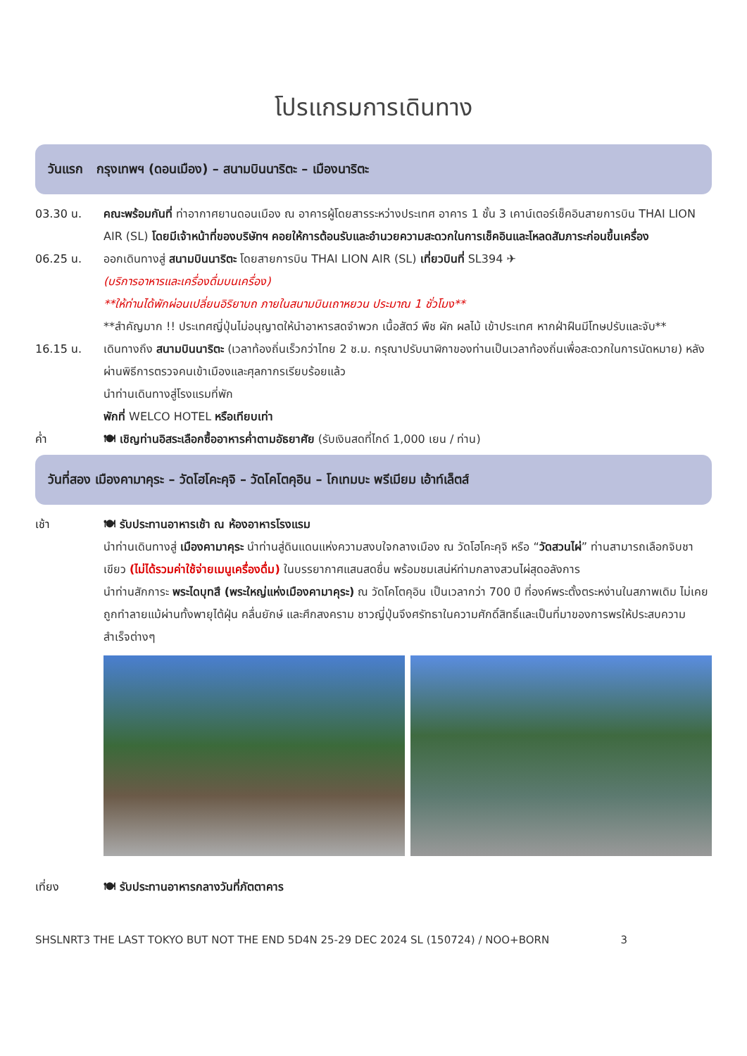โปรแกรมการเดินทาง
วันแรก กรุงเทพฯ (ดอนเมือง) – สนามบินนาริตะ – เมืองนาริตะ
03.30 น. คณะพร้อมกันที่ ท่าอากาศยานดอนเมือง ณ อาคารผู้โดยสารระหว่างประเทศ อาคาร 1 ชั้น 3 เคาน์เตอร์เช็คอินสายการบิน THAI LION AIR (SL) โดยมีเจ้าหน้าที่ของบริษัทฯ คอยให้การต้อนรับและอำนวยความสะดวกในการเช็คอินและโหลดสัมภาระก่อนขึ้นเครื่อง
06.25 น. ออกเดินทางสู่ สนามบินนาริตะ โดยสายการบิน THAI LION AIR (SL) เที่ยวบินที่ SL394 ✈
(บริการอาหารและเครื่องดื่มบนเครื่อง)
**ให้ท่านได้พักผ่อนเปลี่ยนอิริยาบถ ภายในสนามบินเถาหยวน ประมาณ 1 ชั่วโมง**
**สำคัญมาก !! ประเทศญี่ปุ่นไม่อนุญาตให้นำอาหารสดจำพวก เนื้อสัตว์ พืช ผัก ผลไม้ เข้าประเทศ หากฝ่าฝืนมีโทษปรับและจับ**
16.15 น. เดินทางถึง สนามบินนาริตะ (เวลาท้องถิ่นเร็วกว่าไทย 2 ช.ม. กรุณาปรับนาฬิกาของท่านเป็นเวลาท้องถิ่นเพื่อสะดวกในการนัดหมาย) หลังผ่านพิธีการตรวจคนเข้าเมืองและศุลกากรเรียบร้อยแล้ว
นำท่านเดินทางสู่โรงแรมที่พัก
พักที่ WELCO HOTEL หรือเทียบเท่า
ค่ำ 🍽 เชิญท่านอิสระเลือกซื้ออาหารค่ำตามอัธยาศัย (รับเงินสดที่ไกด์ 1,000 เยน / ท่าน)
วันที่สอง เมืองคามาคุระ – วัดโฮโคะคุจิ – วัดโคโตคุอิน – โกเทมบะ พรีเมียม เอ้าท์เล็ตส์
เช้า 🍽 รับประทานอาหารเช้า ณ ห้องอาหารโรงแรม
นำท่านเดินทางสู่ เมืองคามาคุระ นำท่านสู่ดินแดนแห่งความสงบใจกลางเมือง ณ วัดโฮโคะคุจิ หรือ “วัดสวนไผ่” ท่านสามารถเลือกจิบชาเขียว (ไม่ได้รวมค่าใช้จ่ายเมนูเครื่องดื่ม) ในบรรยากาศแสนสดชื่น พร้อมชมเสน่ห์ท่ามกลางสวนไผ่สุดอลังการ
นำท่านสักการะ พระไดบุทสึ (พระใหญ่แห่งเมืองคามาคุระ) ณ วัดโคโตคุอิน เป็นเวลากว่า 700 ปี ที่องค์พระตั้งตระหง่านในสภาพเดิม ไม่เคยถูกทำลายแม้ผ่านทั้งพายุไต้ฝุ่น คลื่นยักษ์ และศึกสงคราม ชาวญี่ปุ่นจึงศรัทธาในความศักดิ์สิทธิ์และเป็นที่มาของการพรให้ประสบความสำเร็จต่างๆ
เที่ยง 🍽 รับประทานอาหารกลางวันที่ภัตตาคาร
SHSLNRT3 THE LAST TOKYO BUT NOT THE END 5D4N 25-29 DEC 2024 SL (150724) / NOO+BORN 3